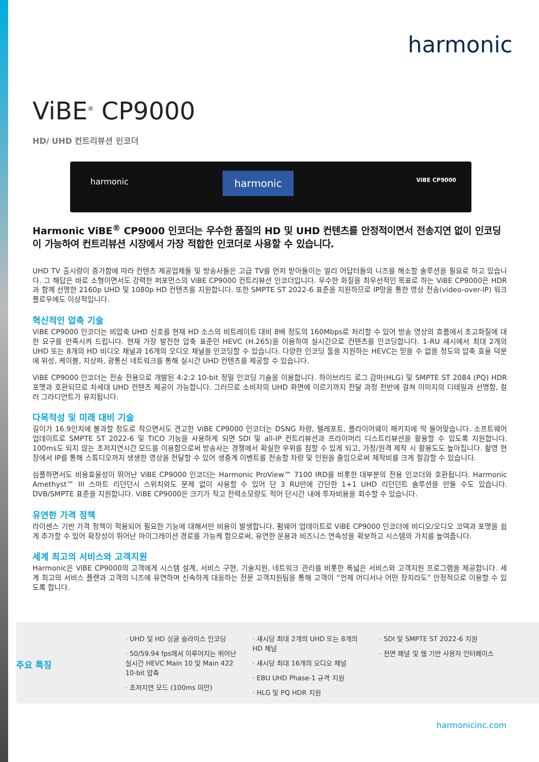harmonic
ViBE<sup>®</sup> CP9000
HD/ UHD 컨트리뷰션 인코더
harmonic harmonic ViBE CP9000
Harmonic ViBE<sup>®</sup> CP9000 인코더는 우수한 품질의 HD 및 UHD 컨텐츠를 안정적이면서 전송지연 없이 인코딩이 가능하여 컨트리뷰션 시장에서 가장 적합한 인코더로 사용할 수 있습니다.
UHD TV 출시량이 증가함에 따라 컨텐츠 제공업체들 및 방송사들은 고급 TV를 먼저 받아들이는 얼리 어답터들의 니즈를 해소할 솔루션을 필요로 하고 있습니다. 그 해답은 바로 소형이면서도 강력한 퍼포먼스의 ViBE CP9000 컨트리뷰션 인코더입니다. 우수한 화질을 최우선적인 목표로 하는 ViBE CP9000은 HDR과 함께 선명한 2160p UHD 및 1080p HD 컨텐츠를 지원합니다. 또한 SMPTE ST 2022-6 표준을 지원하므로 IP망을 통한 영상 전송(video-over-IP) 워크플로우에도 이상적입니다.
혁신적인 압축 기술
ViBE CP9000 인코더는 비압축 UHD 신호를 현재 HD 소스의 비트레이트 대비 8배 정도의 160Mbps로 처리할 수 있어 방송 영상의 흐름에서 초고화질에 대한 요구를 만족시켜 드립니다. 현재 가장 발전한 압축 표준인 HEVC (H.265)을 이용하여 실시간으로 컨텐츠를 인코딩합니다. 1-RU 섀시에서 최대 2개의 UHD 또는 8개의 HD 비디오 채널과 16개의 오디오 채널을 인코딩할 수 있습니다. 다양한 인코딩 툴을 지원하는 HEVC는 믿을 수 없을 정도의 압축 효율 덕분에 위성, 케이블, 지상파, 광통신 네트워크를 통해 실시간 UHD 컨텐츠를 제공할 수 있습니다.
ViBE CP9000 인코더는 전송 전용으로 개발된 4:2:2 10-bit 정밀 인코딩 기술을 이용합니다. 하이브리드 로그 감마(HLG) 및 SMPTE ST 2084 (PQ) HDR 포맷과 호환되므로 차세대 UHD 컨텐츠 제공이 가능합니다. 그러므로 소비자의 UHD 화면에 이르기까지 전달 과정 전반에 걸쳐 이미지의 디테일과 선명함, 컬러 그라디언트가 유지됩니다.
다목적성 및 미래 대비 기술
길이가 16.9인치에 불과할 정도로 작으면서도 견고한 ViBE CP9000 인코더는 DSNG 차량, 텔레포트, 플라이어웨이 패키지에 딱 들어맞습니다. 소프트웨어 업데이트로 SMPTE ST 2022-6 및 TICO 기능을 사용하게 되면 SDI 및 all-IP 컨트리뷰션과 프라이머리 디스트리뷰션을 활용할 수 있도록 지원합니다. 100ms도 되지 않는 초저지연시간 모드를 이용함으로써 방송사는 경쟁에서 확실한 우위를 점할 수 있게 되고, 가정/원격 제작 시 활용도도 높아집니다. 촬영 현장에서 IP를 통해 스튜디오까지 생생한 영상을 전달할 수 있어 생중계 이벤트를 전송할 차량 및 인원을 줄임으로써 제작비를 크게 절감할 수 있습니다.
심플하면서도 비용효율성이 뛰어난 ViBE CP9000 인코더는 Harmonic ProView™ 7100 IRD를 비롯한 대부분의 전용 인코더와 호환됩니다. Harmonic Amethyst™ III 스마트 리던던시 스위치와도 문제 없이 사용할 수 있어 단 3 RU만에 간단한 1+1 UHD 리던던트 솔루션을 만들 수도 있습니다. DVB/SMPTE 표준을 지원합니다. ViBE CP9000은 크기가 작고 전력소모량도 적어 단시간 내에 투자비용을 회수할 수 있습니다.
유연한 가격 정책
라이센스 기반 가격 정책이 적용되어 필요한 기능에 대해서만 비용이 발생합니다. 펌웨어 업데이트로 ViBE CP9000 인코더에 비디오/오디오 코덱과 포맷을 쉽게 추가할 수 있어 확장성이 뛰어난 마이그레이션 경로를 가능케 함으로써, 유연한 운용과 비즈니스 연속성을 확보하고 시스템의 가치를 높여줍니다.
세계 최고의 서비스와 고객지원
Harmonic은 ViBE CP9000의 고객에게 시스템 설계, 서비스 구현, 기술지원, 네트워크 관리를 비롯한 폭넓은 서비스와 고객지원 프로그램을 제공합니다. 세계 최고의 서비스 플랜과 고객의 니즈에 유연하며 신속하게 대응하는 전문 고객지원팀을 통해 고객이 “언제 어디서나 어떤 장치라도” 안정적으로 이용할 수 있도록 합니다.
주요 특징
· UHD 및 HD 싱글 슬라이스 인코딩
· 50/59.94 fps에서 이루어지는 뛰어난 실시간 HEVC Main 10 및 Main 422 10-bit 압축
· 초저지연 모드 (100ms 미만)
· 섀시당 최대 2개의 UHD 또는 8개의 HD 채널
· 섀시당 최대 16개의 오디오 채널
· EBU UHD Phase-1 규격 지원
· HLG 및 PQ HDR 지원
· SDI 및 SMPTE ST 2022-6 지원
· 전면 패널 및 웹 기반 사용자 인터페이스
harmonicinc.com